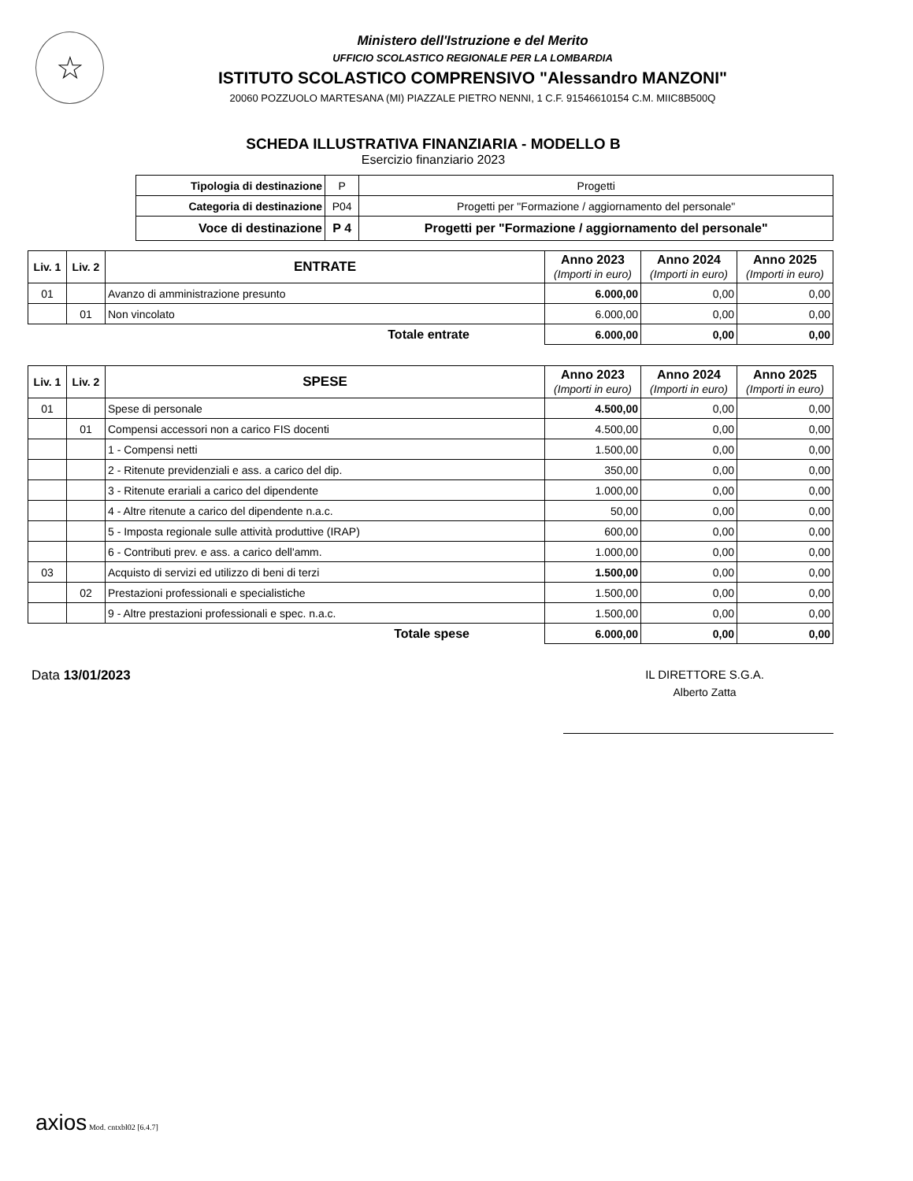☆
Ministero dell'Istruzione e del Merito
UFFICIO SCOLASTICO REGIONALE PER LA LOMBARDIA
ISTITUTO SCOLASTICO COMPRENSIVO "Alessandro MANZONI"
20060 POZZUOLO MARTESANA (MI) PIAZZALE PIETRO NENNI, 1 C.F. 91546610154 C.M. MIIC8B500Q
SCHEDA ILLUSTRATIVA FINANZIARIA - MODELLO B
Esercizio finanziario 2023
| Tipologia di destinazione | P | Progetti |
| Categoria di destinazione | P04 | Progetti per "Formazione / aggiornamento del personale" |
| Voce di destinazione | P 4 | Progetti per "Formazione / aggiornamento del personale" |
| Liv. 1 | Liv. 2 | ENTRATE | Anno 2023 (Importi in euro) | Anno 2024 (Importi in euro) | Anno 2025 (Importi in euro) |
| --- | --- | --- | --- | --- | --- |
| 01 | | Avanzo di amministrazione presunto | 6.000,00 | 0,00 | 0,00 |
| | 01 | Non vincolato | 6.000,00 | 0,00 | 0,00 |
| Totale entrate | | | 6.000,00 | 0,00 | 0,00 |
| Liv. 1 | Liv. 2 | SPESE | Anno 2023 (Importi in euro) | Anno 2024 (Importi in euro) | Anno 2025 (Importi in euro) |
| --- | --- | --- | --- | --- | --- |
| 01 | | Spese di personale | 4.500,00 | 0,00 | 0,00 |
| | 01 | Compensi accessori non a carico FIS docenti | 4.500,00 | 0,00 | 0,00 |
| | | 1 - Compensi netti | 1.500,00 | 0,00 | 0,00 |
| | | 2 - Ritenute previdenziali e ass. a carico del dip. | 350,00 | 0,00 | 0,00 |
| | | 3 - Ritenute erariali a carico del dipendente | 1.000,00 | 0,00 | 0,00 |
| | | 4 - Altre ritenute a carico del dipendente n.a.c. | 50,00 | 0,00 | 0,00 |
| | | 5 - Imposta regionale sulle attività produttive (IRAP) | 600,00 | 0,00 | 0,00 |
| | | 6 - Contributi prev. e ass. a carico dell'amm. | 1.000,00 | 0,00 | 0,00 |
| 03 | | Acquisto di servizi ed utilizzo di beni di terzi | 1.500,00 | 0,00 | 0,00 |
| | 02 | Prestazioni professionali e specialistiche | 1.500,00 | 0,00 | 0,00 |
| | | 9 - Altre prestazioni professionali e spec. n.a.c. | 1.500,00 | 0,00 | 0,00 |
| Totale spese | | | 6.000,00 | 0,00 | 0,00 |
Data 13/01/2023 IL DIRETTORE S.G.A.
Alberto Zatta
axios Mod. cntxbl02 [6.4.7]